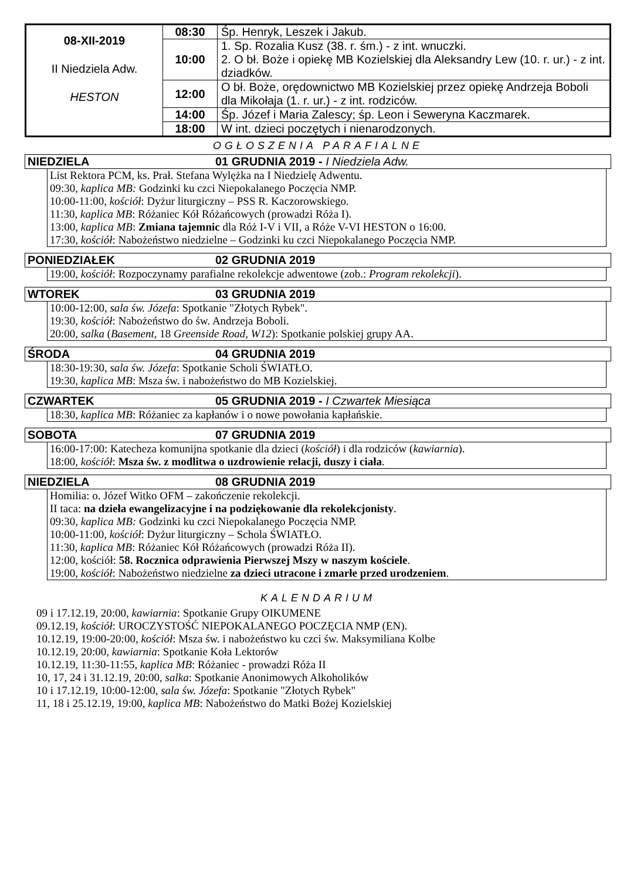| 08-XII-2019 II Niedziela Adw. HESTON | 08:30 | Śp. Henryk, Leszek i Jakub. |
| | 10:00 | 1. Sp. Rozalia Kusz (38. r. śm.) - z int. wnuczki. 2. O bł. Boże i opiekę MB Kozielskiej dla Aleksandry Lew (10. r. ur.) - z int. dziadków. |
| | 12:00 | O bł. Boże, orędownictwo MB Kozielskiej przez opiekę Andrzeja Boboli dla Mikołaja (1. r. ur.) - z int. rodziców. |
| | 14:00 | Śp. Józef i Maria Zalescy; śp. Leon i Seweryna Kaczmarek. |
| | 18:00 | W int. dzieci poczętych i nienarodzonych. |
OGŁOSZENIA PARAFIALNE
NIEDZIELA 01 GRUDNIA 2019 - I Niedziela Adw.
List Rektora PCM, ks. Prał. Stefana Wylężka na I Niedzielę Adwentu.
09:30, kaplica MB: Godzinki ku czci Niepokalanego Poczęcia NMP.
10:00-11:00, kościół: Dyżur liturgiczny – PSS R. Kaczorowskiego.
11:30, kaplica MB: Różaniec Kół Różańcowych (prowadzi Róża I).
13:00, kaplica MB: Zmiana tajemnic dla Róż I-V i VII, a Róże V-VI HESTON o 16:00.
17:30, kościół: Nabożeństwo niedzielne – Godzinki ku czci Niepokalanego Poczęcia NMP.
PONIEDZIAŁEK 02 GRUDNIA 2019
19:00, kościół: Rozpoczynamy parafialne rekolekcje adwentowe (zob.: Program rekolekcji).
WTOREK 03 GRUDNIA 2019
10:00-12:00, sala św. Józefa: Spotkanie "Złotych Rybek".
19:30, kościół: Nabożeństwo do św. Andrzeja Boboli.
20:00, salka (Basement, 18 Greenside Road, W12): Spotkanie polskiej grupy AA.
ŚRODA 04 GRUDNIA 2019
18:30-19:30, sala św. Józefa: Spotkanie Scholi ŚWIATŁO.
19:30, kaplica MB: Msza św. i nabożeństwo do MB Kozielskiej.
CZWARTEK 05 GRUDNIA 2019 - I Czwartek Miesiąca
18:30, kaplica MB: Różaniec za kapłanów i o nowe powołania kapłańskie.
SOBOTA 07 GRUDNIA 2019
16:00-17:00: Katecheza komunijna spotkanie dla dzieci (kościół) i dla rodziców (kawiarnia).
18:00, kościół: Msza św. z modlitwa o uzdrowienie relacji, duszy i ciała.
NIEDZIELA 08 GRUDNIA 2019
Homilia: o. Józef Witko OFM – zakończenie rekolekcji.
II taca: na dzieła ewangelizacyjne i na podziękowanie dla rekolekcjonisty.
09:30, kaplica MB: Godzinki ku czci Niepokalanego Poczęcia NMP.
10:00-11:00, kościół: Dyżur liturgiczny – Schola ŚWIATŁO.
11:30, kaplica MB: Różaniec Kół Różańcowych (prowadzi Róża II).
12:00, kościół: 58. Rocznica odprawienia Pierwszej Mszy w naszym kościele.
19:00, kościół: Nabożeństwo niedzielne za dzieci utracone i zmarłe przed urodzeniem.
KALENDARIUM
09 i 17.12.19, 20:00, kawiarnia: Spotkanie Grupy OIKUMENE
09.12.19, kościół: UROCZYSTOŚĆ NIEPOKALANEGO POCZĘCIA NMP (EN).
10.12.19, 19:00-20:00, kościół: Msza św. i nabożeństwo ku czci św. Maksymiliana Kolbe
10.12.19, 20:00, kawiarnia: Spotkanie Koła Lektorów
10.12.19, 11:30-11:55, kaplica MB: Różaniec - prowadzi Róża II
10, 17, 24 i 31.12.19, 20:00, salka: Spotkanie Anonimowych Alkoholików
10 i 17.12.19, 10:00-12:00, sala św. Józefa: Spotkanie "Złotych Rybek"
11, 18 i 25.12.19, 19:00, kaplica MB: Nabożeństwo do Matki Bożej Kozielskiej